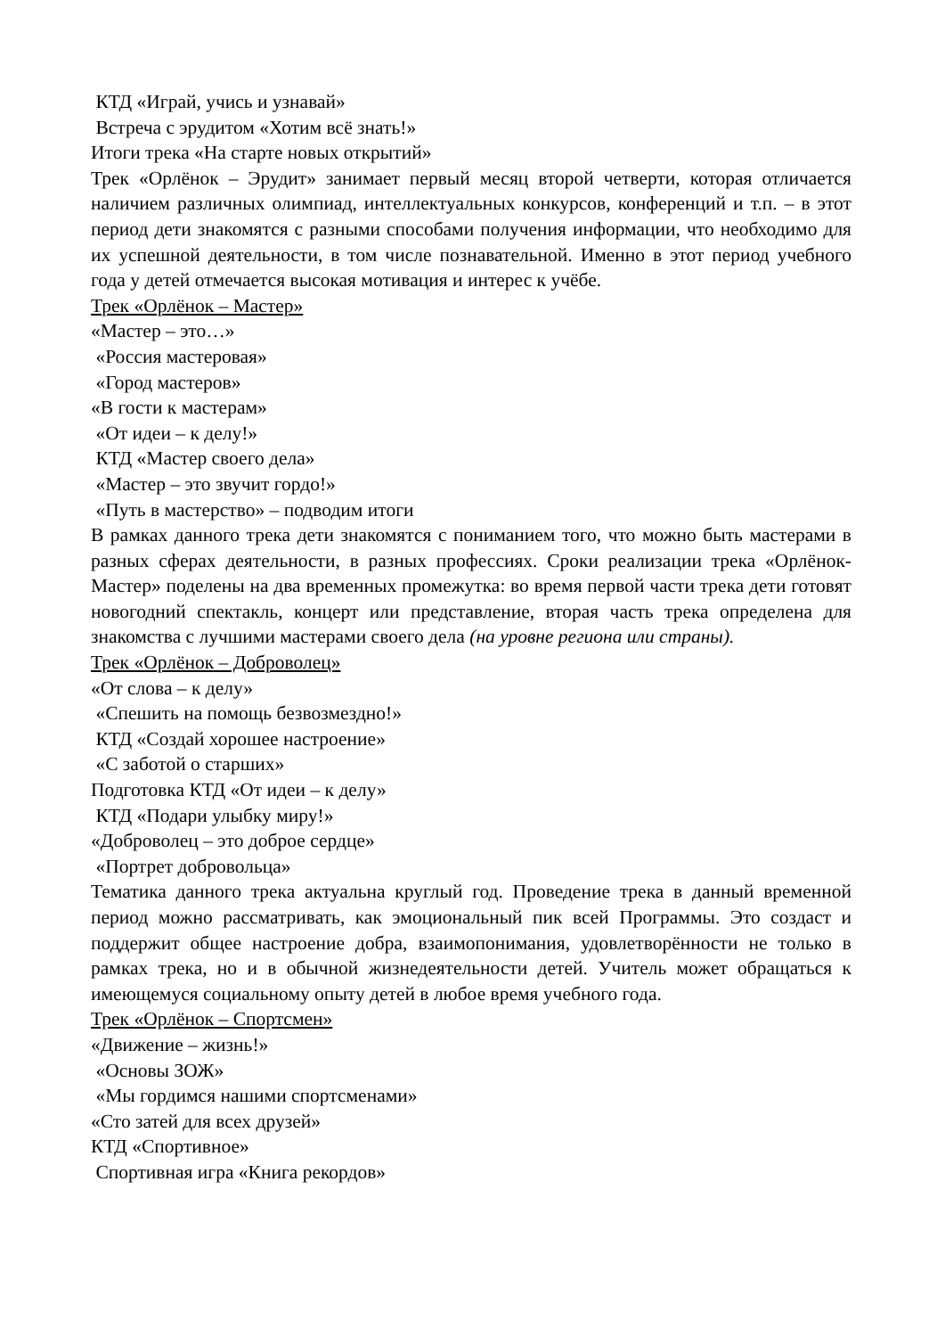КТД «Играй, учись и узнавай»
Встреча с эрудитом «Хотим всё знать!»
Итоги трека «На старте новых открытий»
Трек «Орлёнок – Эрудит» занимает первый месяц второй четверти, которая отличается наличием различных олимпиад, интеллектуальных конкурсов, конференций и т.п. – в этот период дети знакомятся с разными способами получения информации, что необходимо для их успешной деятельности, в том числе познавательной. Именно в этот период учебного года у детей отмечается высокая мотивация и интерес к учёбе.
Трек «Орлёнок – Мастер»
«Мастер – это…»
«Россия мастеровая»
«Город мастеров»
«В гости к мастерам»
«От идеи – к делу!»
КТД «Мастер своего дела»
«Мастер – это звучит гордо!»
«Путь в мастерство» – подводим итоги
В рамках данного трека дети знакомятся с пониманием того, что можно быть мастерами в разных сферах деятельности, в разных профессиях. Сроки реализации трека «Орлёнок-Мастер» поделены на два временных промежутка: во время первой части трека дети готовят новогодний спектакль, концерт или представление, вторая часть трека определена для знакомства с лучшими мастерами своего дела (на уровне региона или страны).
Трек «Орлёнок – Доброволец»
«От слова – к делу»
«Спешить на помощь безвозмездно!»
КТД «Создай хорошее настроение»
«С заботой о старших»
Подготовка КТД «От идеи – к делу»
КТД «Подари улыбку миру!»
«Доброволец – это доброе сердце»
«Портрет добровольца»
Тематика данного трека актуальна круглый год. Проведение трека в данный временной период можно рассматривать, как эмоциональный пик всей Программы. Это создаст и поддержит общее настроение добра, взаимопонимания, удовлетворённости не только в рамках трека, но и в обычной жизнедеятельности детей. Учитель может обращаться к имеющемуся социальному опыту детей в любое время учебного года.
Трек «Орлёнок – Спортсмен»
«Движение – жизнь!»
«Основы ЗОЖ»
«Мы гордимся нашими спортсменами»
«Сто затей для всех друзей»
КТД «Спортивное»
Спортивная игра «Книга рекордов»